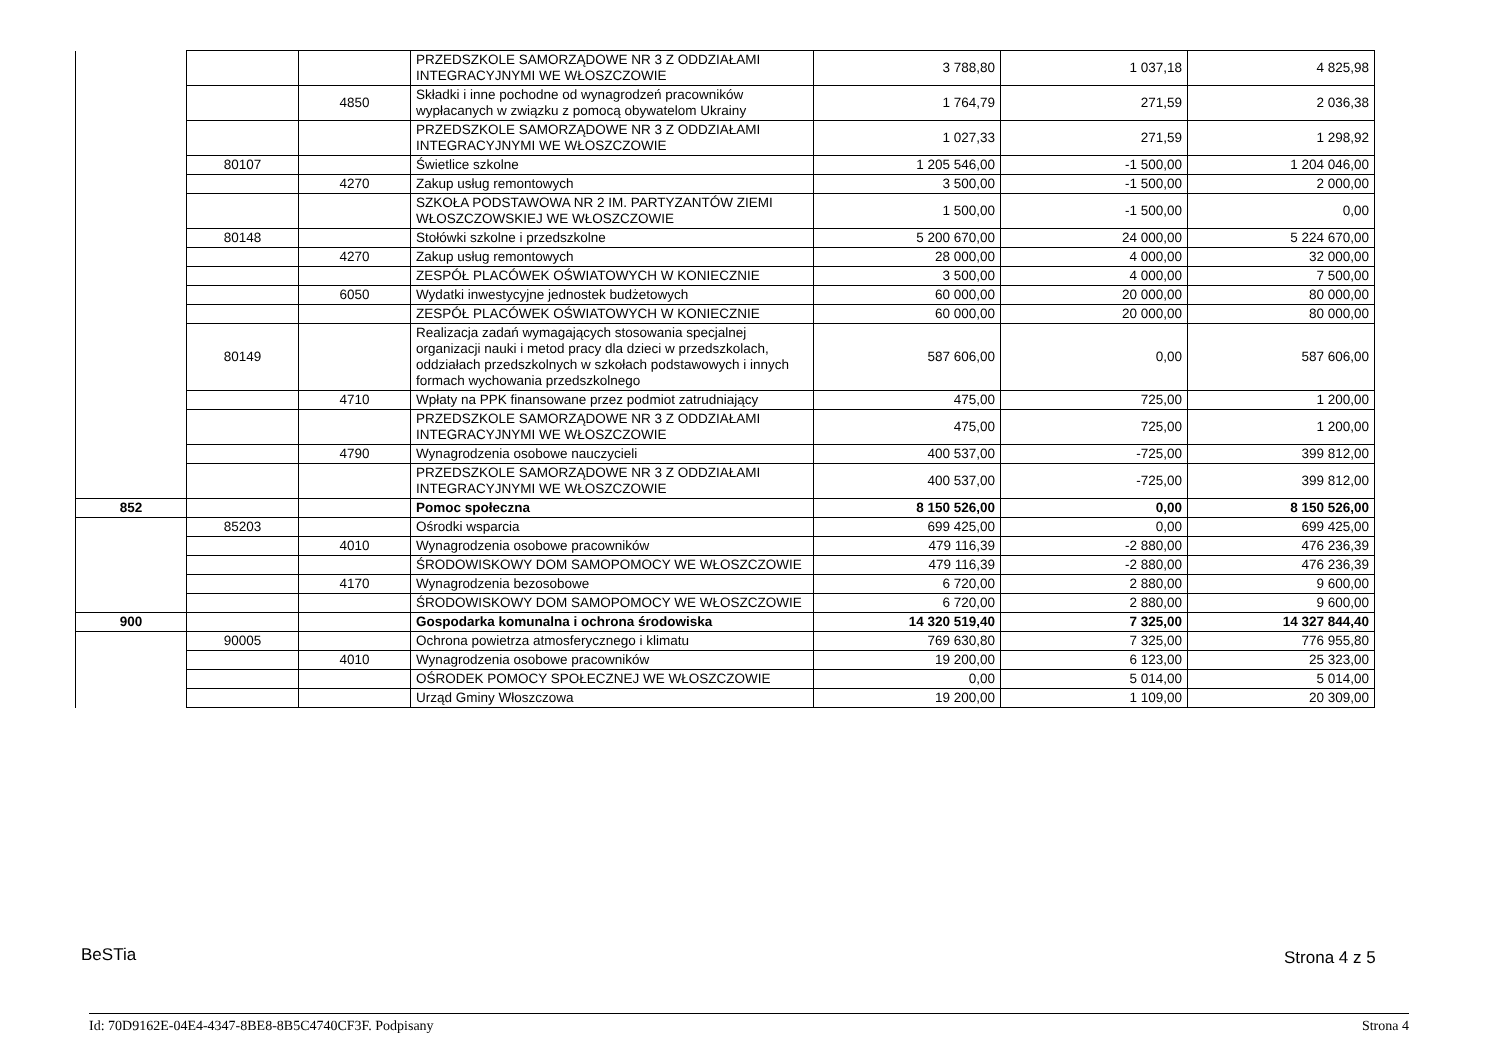| | | | PRZEDSZKOLE SAMORZĄDOWE NR 3 Z ODDZIAŁAMI INTEGRACYJNYMI WE WŁOSZCZOWIE | 3 788,80 | 1 037,18 | 4 825,98 |
| | | 4850 | Składki i inne pochodne od wynagrodzeń pracowników wypłacanych w związku z pomocą obywatelom Ukrainy | 1 764,79 | 271,59 | 2 036,38 |
| | | | PRZEDSZKOLE SAMORZĄDOWE NR 3 Z ODDZIAŁAMI INTEGRACYJNYMI WE WŁOSZCZOWIE | 1 027,33 | 271,59 | 1 298,92 |
| | 80107 | | Świetlice szkolne | 1 205 546,00 | -1 500,00 | 1 204 046,00 |
| | | 4270 | Zakup usług remontowych | 3 500,00 | -1 500,00 | 2 000,00 |
| | | | SZKOŁA PODSTAWOWA NR 2 IM. PARTYZANTÓW ZIEMI WŁOSZCZOWSKIEJ WE WŁOSZCZOWIE | 1 500,00 | -1 500,00 | 0,00 |
| | 80148 | | Stołówki szkolne i przedszkolne | 5 200 670,00 | 24 000,00 | 5 224 670,00 |
| | | 4270 | Zakup usług remontowych | 28 000,00 | 4 000,00 | 32 000,00 |
| | | | ZESPÓŁ PLACÓWEK OŚWIATOWYCH W KONIECZNIE | 3 500,00 | 4 000,00 | 7 500,00 |
| | | 6050 | Wydatki inwestycyjne jednostek budżetowych | 60 000,00 | 20 000,00 | 80 000,00 |
| | | | ZESPÓŁ PLACÓWEK OŚWIATOWYCH W KONIECZNIE | 60 000,00 | 20 000,00 | 80 000,00 |
| | 80149 | | Realizacja zadań wymagających stosowania specjalnej organizacji nauki i metod pracy dla dzieci w przedszkolach, oddziałach przedszkolnych w szkołach podstawowych i innych formach wychowania przedszkolnego | 587 606,00 | 0,00 | 587 606,00 |
| | | 4710 | Wpłaty na PPK finansowane przez podmiot zatrudniający | 475,00 | 725,00 | 1 200,00 |
| | | | PRZEDSZKOLE SAMORZĄDOWE NR 3 Z ODDZIAŁAMI INTEGRACYJNYMI WE WŁOSZCZOWIE | 475,00 | 725,00 | 1 200,00 |
| | | 4790 | Wynagrodzenia osobowe nauczycieli | 400 537,00 | -725,00 | 399 812,00 |
| | | | PRZEDSZKOLE SAMORZĄDOWE NR 3 Z ODDZIAŁAMI INTEGRACYJNYMI WE WŁOSZCZOWIE | 400 537,00 | -725,00 | 399 812,00 |
| 852 | | | Pomoc społeczna | 8 150 526,00 | 0,00 | 8 150 526,00 |
| | 85203 | | Ośrodki wsparcia | 699 425,00 | 0,00 | 699 425,00 |
| | | 4010 | Wynagrodzenia osobowe pracowników | 479 116,39 | -2 880,00 | 476 236,39 |
| | | | ŚRODOWISKOWY DOM SAMOPOMOCY WE WŁOSZCZOWIE | 479 116,39 | -2 880,00 | 476 236,39 |
| | | 4170 | Wynagrodzenia bezosobowe | 6 720,00 | 2 880,00 | 9 600,00 |
| | | | ŚRODOWISKOWY DOM SAMOPOMOCY WE WŁOSZCZOWIE | 6 720,00 | 2 880,00 | 9 600,00 |
| 900 | | | Gospodarka komunalna i ochrona środowiska | 14 320 519,40 | 7 325,00 | 14 327 844,40 |
| | 90005 | | Ochrona powietrza atmosferycznego i klimatu | 769 630,80 | 7 325,00 | 776 955,80 |
| | | 4010 | Wynagrodzenia osobowe pracowników | 19 200,00 | 6 123,00 | 25 323,00 |
| | | | OŚRODEK POMOCY SPOŁECZNEJ WE WŁOSZCZOWIE | 0,00 | 5 014,00 | 5 014,00 |
| | | | Urząd Gminy Włoszczowa | 19 200,00 | 1 109,00 | 20 309,00 |
BeSTia Strona 4 z 5
Id: 70D9162E-04E4-4347-8BE8-8B5C4740CF3F. Podpisany Strona 4